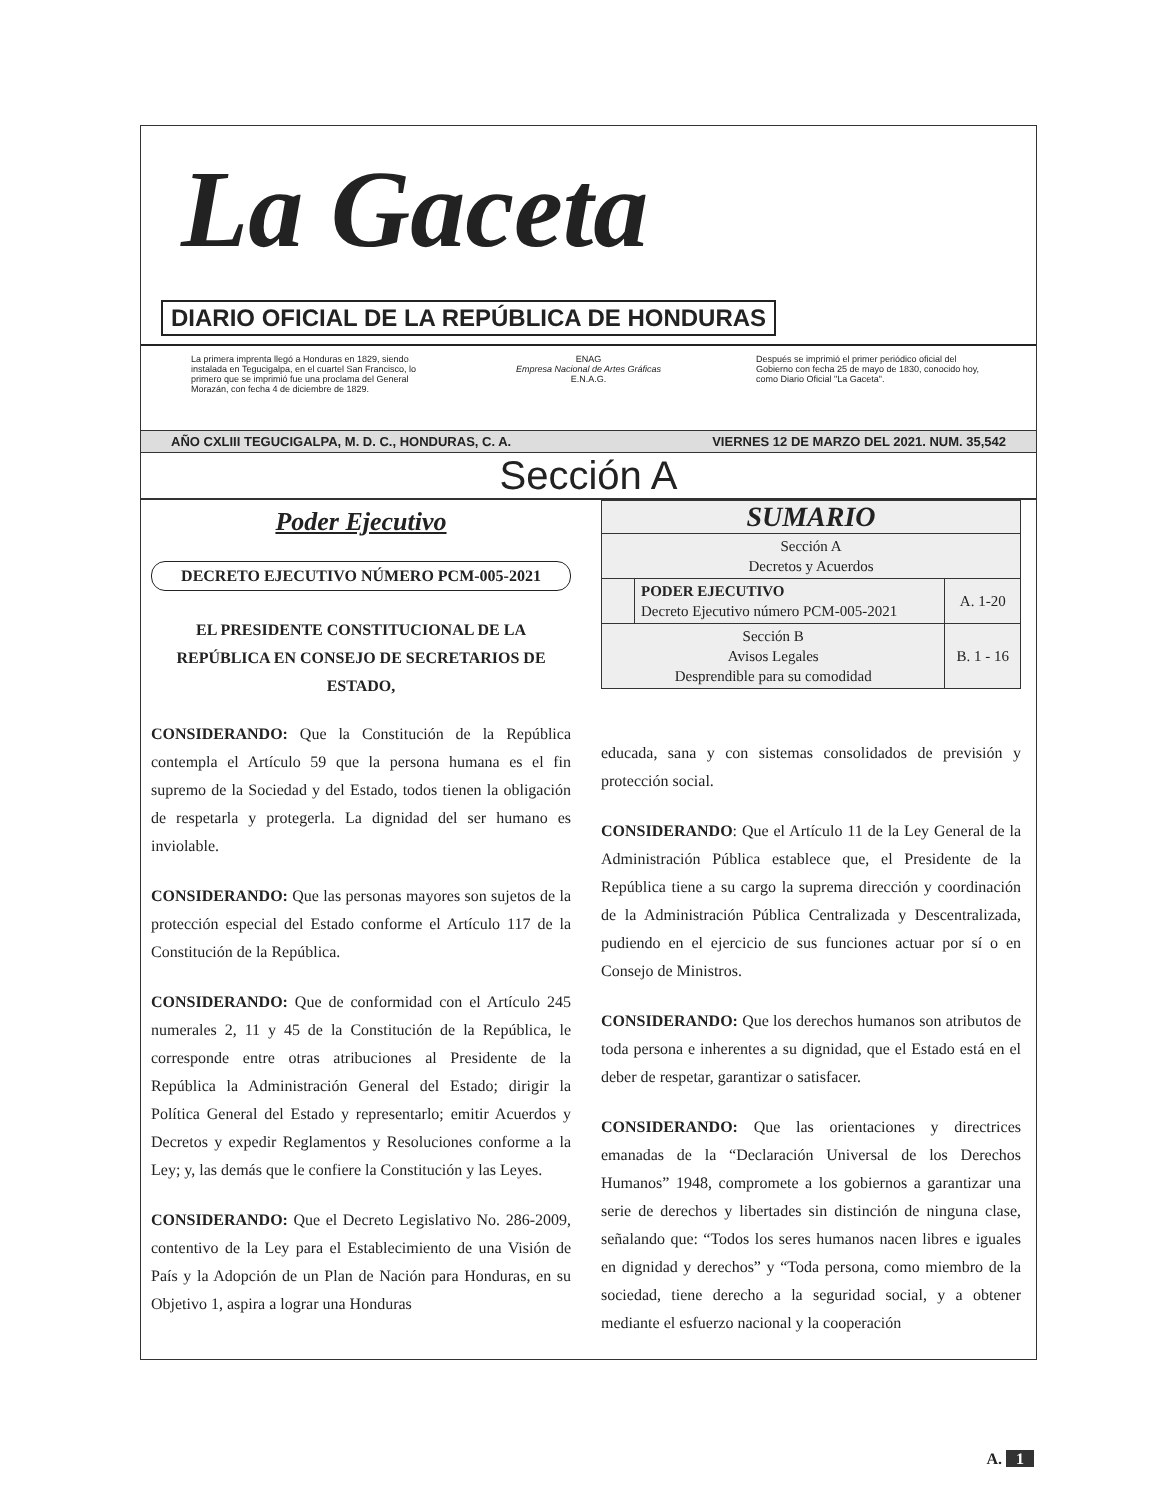La Gaceta
DIARIO OFICIAL DE LA REPÚBLICA DE HONDURAS
La primera imprenta llegó a Honduras en 1829, siendo instalada en Tegucigalpa, en el cuartel San Francisco, lo primero que se imprimió fue una proclama del General Morazán, con fecha 4 de diciembre de 1829.
ENAG
Empresa Nacional de Artes Gráficas
E.N.A.G.
Después se imprimió el primer periódico oficial del Gobierno con fecha 25 de mayo de 1830, conocido hoy, como Diario Oficial "La Gaceta".
AÑO CXLIII TEGUCIGALPA, M. D. C., HONDURAS, C. A. VIERNES 12 DE MARZO DEL 2021. NUM. 35,542
Sección A
Poder Ejecutivo
DECRETO EJECUTIVO NÚMERO PCM-005-2021
EL PRESIDENTE CONSTITUCIONAL DE LA REPÚBLICA EN CONSEJO DE SECRETARIOS DE ESTADO,
CONSIDERANDO: Que la Constitución de la República contempla el Artículo 59 que la persona humana es el fin supremo de la Sociedad y del Estado, todos tienen la obligación de respetarla y protegerla. La dignidad del ser humano es inviolable.
CONSIDERANDO: Que las personas mayores son sujetos de la protección especial del Estado conforme el Artículo 117 de la Constitución de la República.
CONSIDERANDO: Que de conformidad con el Artículo 245 numerales 2, 11 y 45 de la Constitución de la República, le corresponde entre otras atribuciones al Presidente de la República la Administración General del Estado; dirigir la Política General del Estado y representarlo; emitir Acuerdos y Decretos y expedir Reglamentos y Resoluciones conforme a la Ley; y, las demás que le confiere la Constitución y las Leyes.
CONSIDERANDO: Que el Decreto Legislativo No. 286-2009, contentivo de la Ley para el Establecimiento de una Visión de País y la Adopción de un Plan de Nación para Honduras, en su Objetivo 1, aspira a lograr una Honduras
| SUMARIO | | |
| Sección A Decretos y Acuerdos | | |
| | PODER EJECUTIVO Decreto Ejecutivo número PCM-005-2021 | A. 1-20 |
| Sección B Avisos Legales Desprendible para su comodidad | | B. 1 - 16 |
educada, sana y con sistemas consolidados de previsión y protección social.
CONSIDERANDO: Que el Artículo 11 de la Ley General de la Administración Pública establece que, el Presidente de la República tiene a su cargo la suprema dirección y coordinación de la Administración Pública Centralizada y Descentralizada, pudiendo en el ejercicio de sus funciones actuar por sí o en Consejo de Ministros.
CONSIDERANDO: Que los derechos humanos son atributos de toda persona e inherentes a su dignidad, que el Estado está en el deber de respetar, garantizar o satisfacer.
CONSIDERANDO: Que las orientaciones y directrices emanadas de la “Declaración Universal de los Derechos Humanos” 1948, compromete a los gobiernos a garantizar una serie de derechos y libertades sin distinción de ninguna clase, señalando que: “Todos los seres humanos nacen libres e iguales en dignidad y derechos” y “Toda persona, como miembro de la sociedad, tiene derecho a la seguridad social, y a obtener mediante el esfuerzo nacional y la cooperación
A. 1